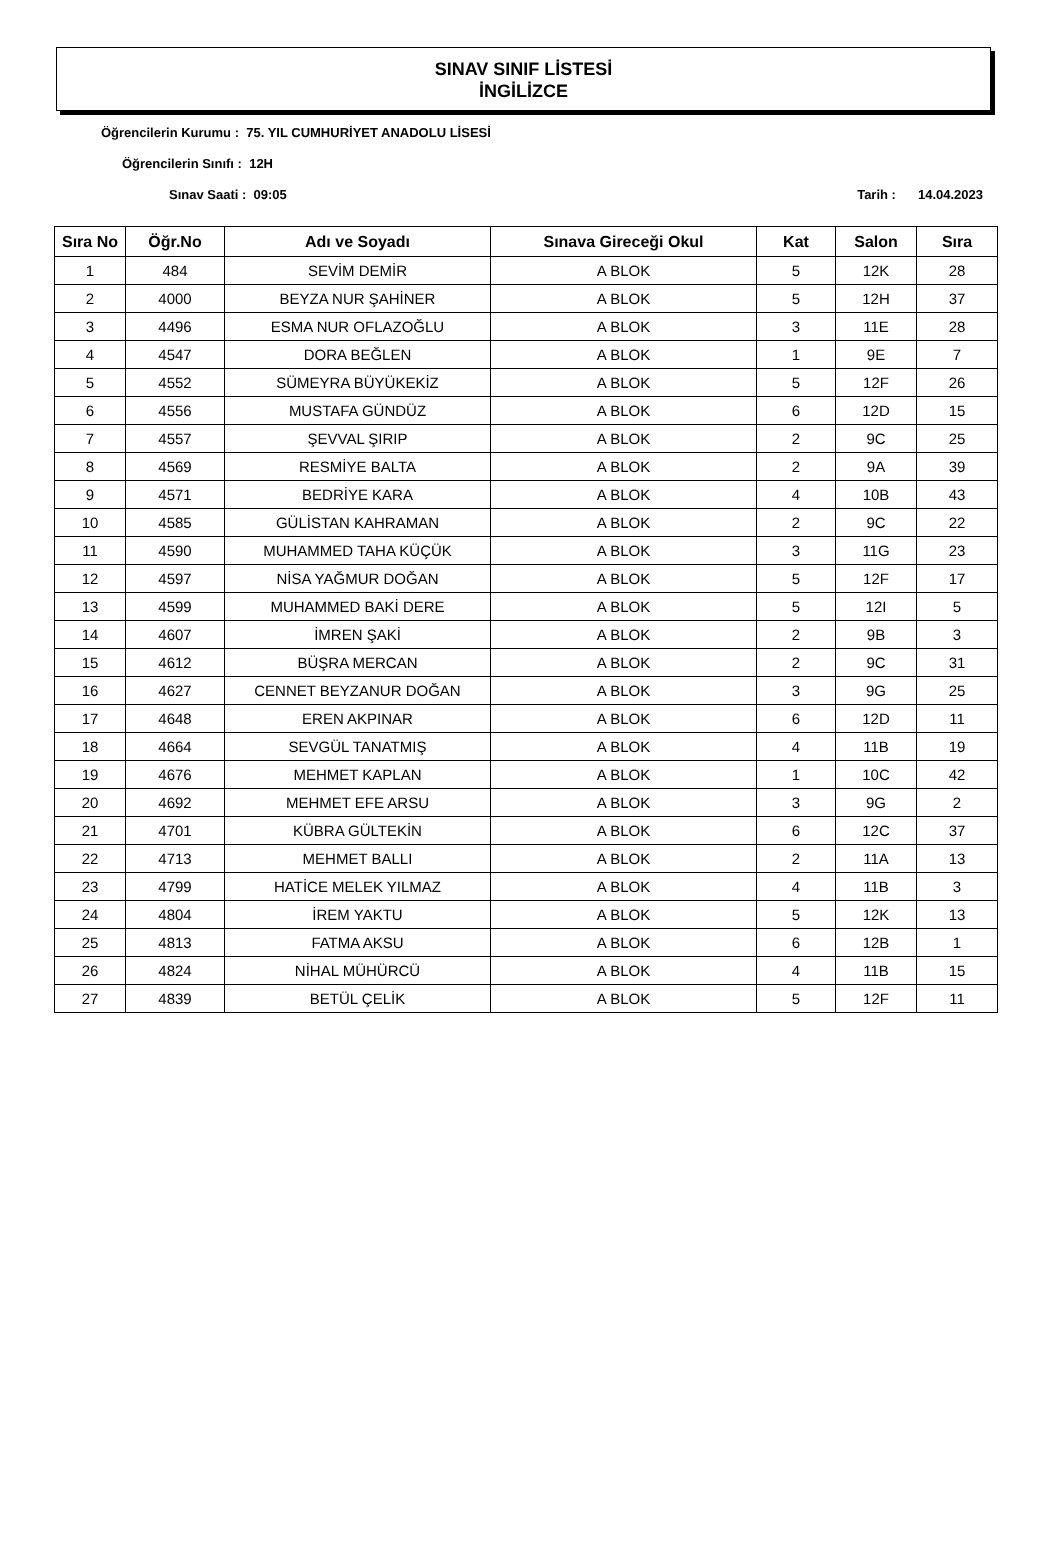SINAV SINIF LİSTESİ
İNGİLİZCE
Öğrencilerin Kurumu : 75. YIL CUMHURİYET ANADOLU LİSESİ
Öğrencilerin Sınıfı : 12H
Sınav Saati : 09:05 Tarih : 14.04.2023
| Sıra No | Öğr.No | Adı ve Soyadı | Sınava Gireceği Okul | Kat | Salon | Sıra |
| --- | --- | --- | --- | --- | --- | --- |
| 1 | 484 | SEVİM DEMİR | A BLOK | 5 | 12K | 28 |
| 2 | 4000 | BEYZA NUR ŞAHİNER | A BLOK | 5 | 12H | 37 |
| 3 | 4496 | ESMA NUR OFLAZOĞLU | A BLOK | 3 | 11E | 28 |
| 4 | 4547 | DORA BEĞLEN | A BLOK | 1 | 9E | 7 |
| 5 | 4552 | SÜMEYRA BÜYÜKEKİZ | A BLOK | 5 | 12F | 26 |
| 6 | 4556 | MUSTAFA GÜNDÜZ | A BLOK | 6 | 12D | 15 |
| 7 | 4557 | ŞEVVAL ŞIRIP | A BLOK | 2 | 9C | 25 |
| 8 | 4569 | RESMİYE BALTA | A BLOK | 2 | 9A | 39 |
| 9 | 4571 | BEDRİYE KARA | A BLOK | 4 | 10B | 43 |
| 10 | 4585 | GÜLİSTAN KAHRAMAN | A BLOK | 2 | 9C | 22 |
| 11 | 4590 | MUHAMMED TAHA KÜÇÜK | A BLOK | 3 | 11G | 23 |
| 12 | 4597 | NİSA YAĞMUR DOĞAN | A BLOK | 5 | 12F | 17 |
| 13 | 4599 | MUHAMMED BAKİ DERE | A BLOK | 5 | 12I | 5 |
| 14 | 4607 | İMREN ŞAKİ | A BLOK | 2 | 9B | 3 |
| 15 | 4612 | BÜŞRA MERCAN | A BLOK | 2 | 9C | 31 |
| 16 | 4627 | CENNET BEYZANUR DOĞAN | A BLOK | 3 | 9G | 25 |
| 17 | 4648 | EREN AKPINAR | A BLOK | 6 | 12D | 11 |
| 18 | 4664 | SEVGÜL TANATMIŞ | A BLOK | 4 | 11B | 19 |
| 19 | 4676 | MEHMET KAPLAN | A BLOK | 1 | 10C | 42 |
| 20 | 4692 | MEHMET EFE ARSU | A BLOK | 3 | 9G | 2 |
| 21 | 4701 | KÜBRA GÜLTEKİN | A BLOK | 6 | 12C | 37 |
| 22 | 4713 | MEHMET BALLI | A BLOK | 2 | 11A | 13 |
| 23 | 4799 | HATİCE MELEK YILMAZ | A BLOK | 4 | 11B | 3 |
| 24 | 4804 | İREM YAKTU | A BLOK | 5 | 12K | 13 |
| 25 | 4813 | FATMA AKSU | A BLOK | 6 | 12B | 1 |
| 26 | 4824 | NİHAL MÜHÜRCÜ | A BLOK | 4 | 11B | 15 |
| 27 | 4839 | BETÜL ÇELİK | A BLOK | 5 | 12F | 11 |